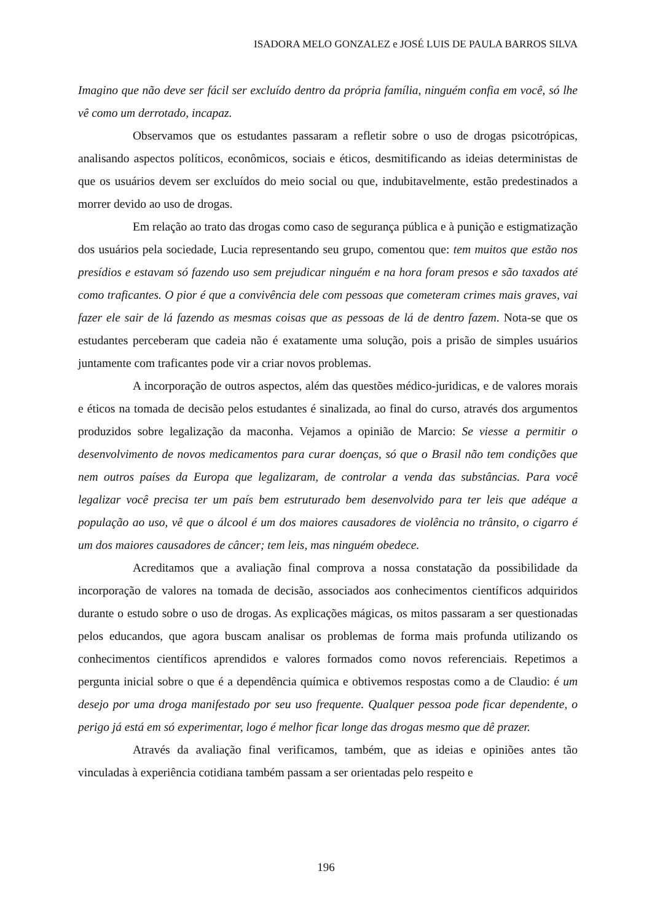ISADORA MELO GONZALEZ e JOSÉ LUIS DE PAULA BARROS SILVA
Imagino que não deve ser fácil ser excluído dentro da própria família, ninguém confia em você, só lhe vê como um derrotado, incapaz.
Observamos que os estudantes passaram a refletir sobre o uso de drogas psicotrópicas, analisando aspectos políticos, econômicos, sociais e éticos, desmitificando as ideias deterministas de que os usuários devem ser excluídos do meio social ou que, indubitavelmente, estão predestinados a morrer devido ao uso de drogas.
Em relação ao trato das drogas como caso de segurança pública e à punição e estigmatização dos usuários pela sociedade, Lucia representando seu grupo, comentou que: tem muitos que estão nos presídios e estavam só fazendo uso sem prejudicar ninguém e na hora foram presos e são taxados até como traficantes. O pior é que a convivência dele com pessoas que cometeram crimes mais graves, vai fazer ele sair de lá fazendo as mesmas coisas que as pessoas de lá de dentro fazem. Nota-se que os estudantes perceberam que cadeia não é exatamente uma solução, pois a prisão de simples usuários juntamente com traficantes pode vir a criar novos problemas.
A incorporação de outros aspectos, além das questões médico-juridicas, e de valores morais e éticos na tomada de decisão pelos estudantes é sinalizada, ao final do curso, através dos argumentos produzidos sobre legalização da maconha. Vejamos a opinião de Marcio: Se viesse a permitir o desenvolvimento de novos medicamentos para curar doenças, só que o Brasil não tem condições que nem outros países da Europa que legalizaram, de controlar a venda das substâncias. Para você legalizar você precisa ter um país bem estruturado bem desenvolvido para ter leis que adéque a população ao uso, vê que o álcool é um dos maiores causadores de violência no trânsito, o cigarro é um dos maiores causadores de câncer; tem leis, mas ninguém obedece.
Acreditamos que a avaliação final comprova a nossa constatação da possibilidade da incorporação de valores na tomada de decisão, associados aos conhecimentos científicos adquiridos durante o estudo sobre o uso de drogas. As explicações mágicas, os mitos passaram a ser questionadas pelos educandos, que agora buscam analisar os problemas de forma mais profunda utilizando os conhecimentos científicos aprendidos e valores formados como novos referenciais. Repetimos a pergunta inicial sobre o que é a dependência química e obtivemos respostas como a de Claudio: é um desejo por uma droga manifestado por seu uso frequente. Qualquer pessoa pode ficar dependente, o perigo já está em só experimentar, logo é melhor ficar longe das drogas mesmo que dê prazer.
Através da avaliação final verificamos, também, que as ideias e opiniões antes tão vinculadas à experiência cotidiana também passam a ser orientadas pelo respeito e
196